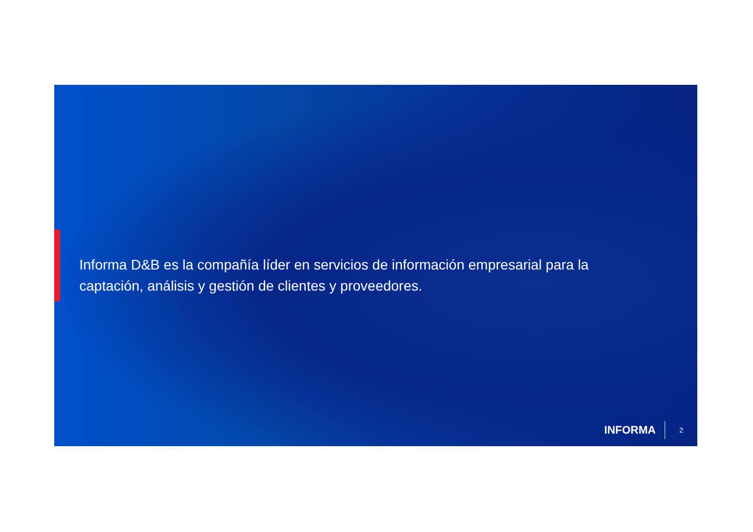Informa D&B es la compañía líder en servicios de información empresarial para la captación, análisis y gestión de clientes y proveedores.
INFORMA
2